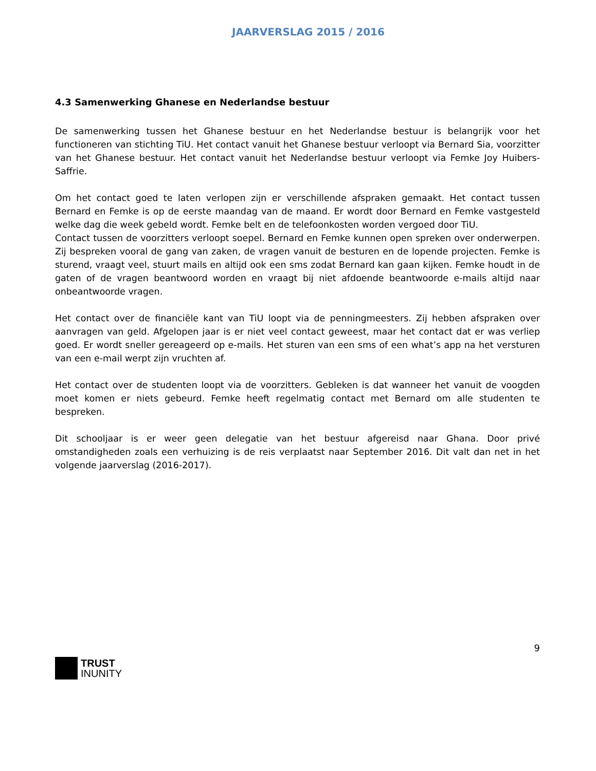JAARVERSLAG 2015 / 2016
4.3 Samenwerking Ghanese en Nederlandse bestuur
De samenwerking tussen het Ghanese bestuur en het Nederlandse bestuur is belangrijk voor het functioneren van stichting TiU. Het contact vanuit het Ghanese bestuur verloopt via Bernard Sia, voorzitter van het Ghanese bestuur. Het contact vanuit het Nederlandse bestuur verloopt via Femke Joy Huibers-Saffrie.
Om het contact goed te laten verlopen zijn er verschillende afspraken gemaakt. Het contact tussen Bernard en Femke is op de eerste maandag van de maand. Er wordt door Bernard en Femke vastgesteld welke dag die week gebeld wordt. Femke belt en de telefoonkosten worden vergoed door TiU.
Contact tussen de voorzitters verloopt soepel. Bernard en Femke kunnen open spreken over onderwerpen. Zij bespreken vooral de gang van zaken, de vragen vanuit de besturen en de lopende projecten. Femke is sturend, vraagt veel, stuurt mails en altijd ook een sms zodat Bernard kan gaan kijken. Femke houdt in de gaten of de vragen beantwoord worden en vraagt bij niet afdoende beantwoorde e-mails altijd naar onbeantwoorde vragen.
Het contact over de financiële kant van TiU loopt via de penningmeesters. Zij hebben afspraken over aanvragen van geld. Afgelopen jaar is er niet veel contact geweest, maar het contact dat er was verliep goed. Er wordt sneller gereageerd op e-mails. Het sturen van een sms of een what’s app na het versturen van een e-mail werpt zijn vruchten af.
Het contact over de studenten loopt via de voorzitters. Gebleken is dat wanneer het vanuit de voogden moet komen er niets gebeurd. Femke heeft regelmatig contact met Bernard om alle studenten te bespreken.
Dit schooljaar is er weer geen delegatie van het bestuur afgereisd naar Ghana. Door privé omstandigheden zoals een verhuizing is de reis verplaatst naar September 2016. Dit valt dan net in het volgende jaarverslag (2016-2017).
9
TRUST
INUNITY